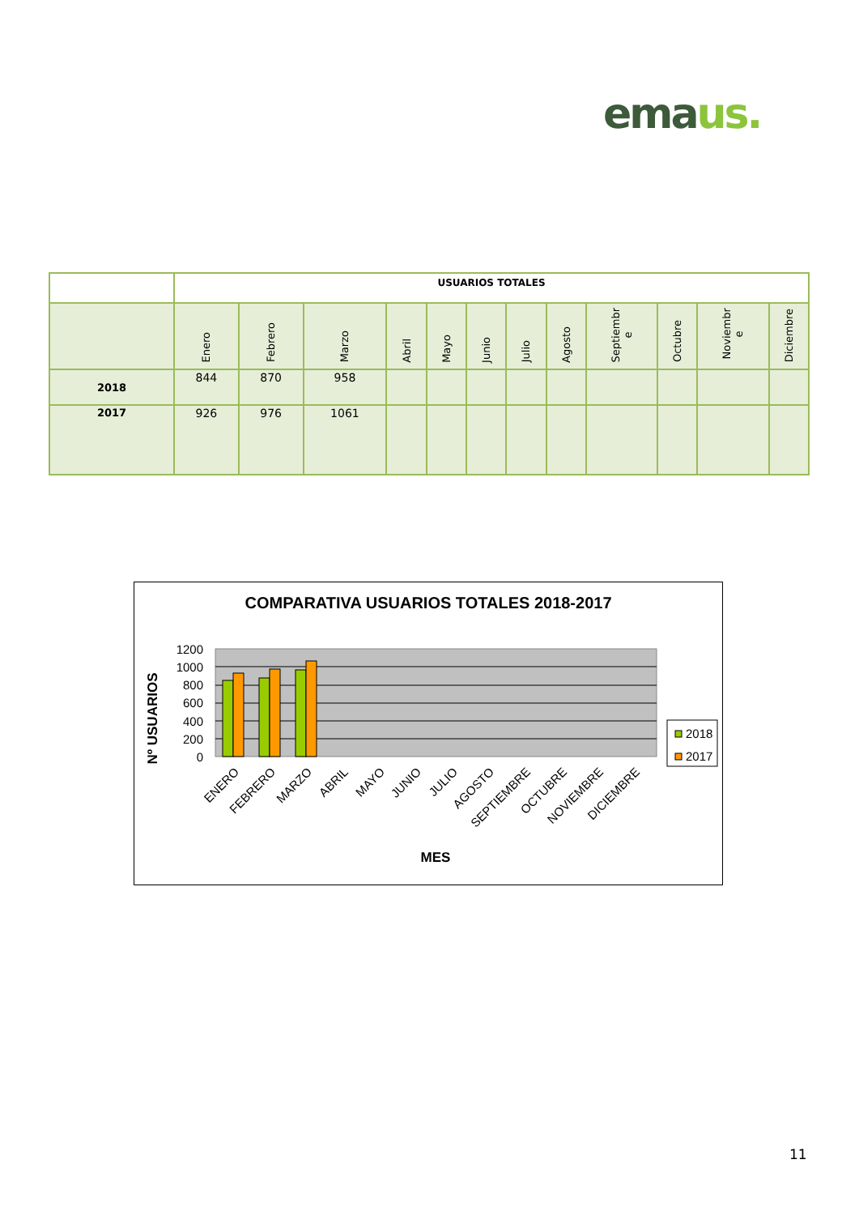emaus.
| | USUARIOS TOTALES | | | | | | | | | | | |
| | Enero | Febrero | Marzo | Abril | Mayo | Junio | Julio | Agosto | Septiembr e | Octubre | Noviembr e | Diciembre |
| 2018 | 844 | 870 | 958 | | | | | | | | | |
| 2017 | 926 | 976 | 1061 | | | | | | | | | |
COMPARATIVA USUARIOS TOTALES 2018-2017
1200
1000
800
600
400
200
0
Nº USUARIOS
ENERO
FEBRERO
MARZO
ABRIL
MAYO
JUNIO
JULIO
AGOSTO
SEPTIEMBRE
OCTUBRE
NOVIEMBRE
DICIEMBRE
MES
2018
2017
11